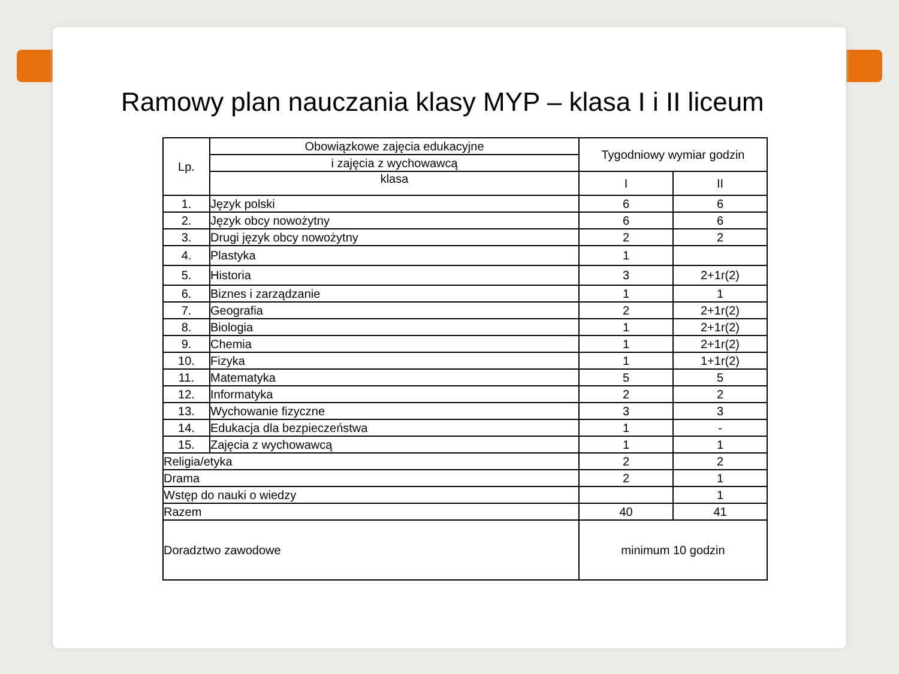Ramowy plan nauczania klasy MYP – klasa I i II liceum
| Lp. | Obowiązkowe zajęcia edukacyjne | Tygodniowy wymiar godzin | |
| | i zajęcia z wychowawcą | | |
| | klasa | I | II |
| 1. | Język polski | 6 | 6 |
| 2. | Język obcy nowożytny | 6 | 6 |
| 3. | Drugi język obcy nowożytny | 2 | 2 |
| 4. | Plastyka | 1 | |
| 5. | Historia | 3 | 2+1r(2) |
| 6. | Biznes i zarządzanie | 1 | 1 |
| 7. | Geografia | 2 | 2+1r(2) |
| 8. | Biologia | 1 | 2+1r(2) |
| 9. | Chemia | 1 | 2+1r(2) |
| 10. | Fizyka | 1 | 1+1r(2) |
| 11. | Matematyka | 5 | 5 |
| 12. | Informatyka | 2 | 2 |
| 13. | Wychowanie fizyczne | 3 | 3 |
| 14. | Edukacja dla bezpieczeństwa | 1 | - |
| 15. | Zajęcia z wychowawcą | 1 | 1 |
| Religia/etyka | | 2 | 2 |
| Drama | | 2 | 1 |
| Wstęp do nauki o wiedzy | | | 1 |
| Razem | | 40 | 41 |
| Doradztwo zawodowe | | minimum 10 godzin | |